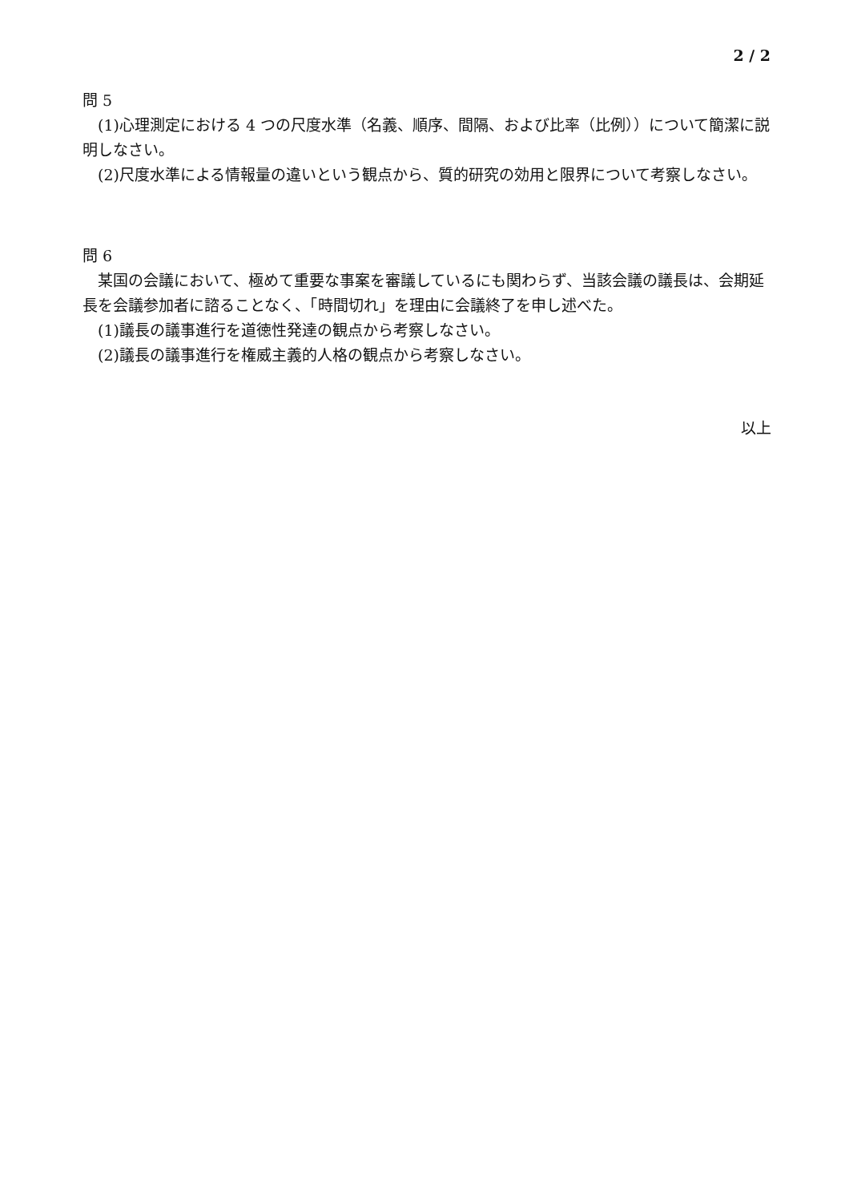2 / 2
問 5
(1)心理測定における 4 つの尺度水準（名義、順序、間隔、および比率（比例））について簡潔に説明しなさい。
(2)尺度水準による情報量の違いという観点から、質的研究の効用と限界について考察しなさい。
問 6
某国の会議において、極めて重要な事案を審議しているにも関わらず、当該会議の議長は、会期延長を会議参加者に諮ることなく、「時間切れ」を理由に会議終了を申し述べた。
(1)議長の議事進行を道徳性発達の観点から考察しなさい。
(2)議長の議事進行を権威主義的人格の観点から考察しなさい。
以上